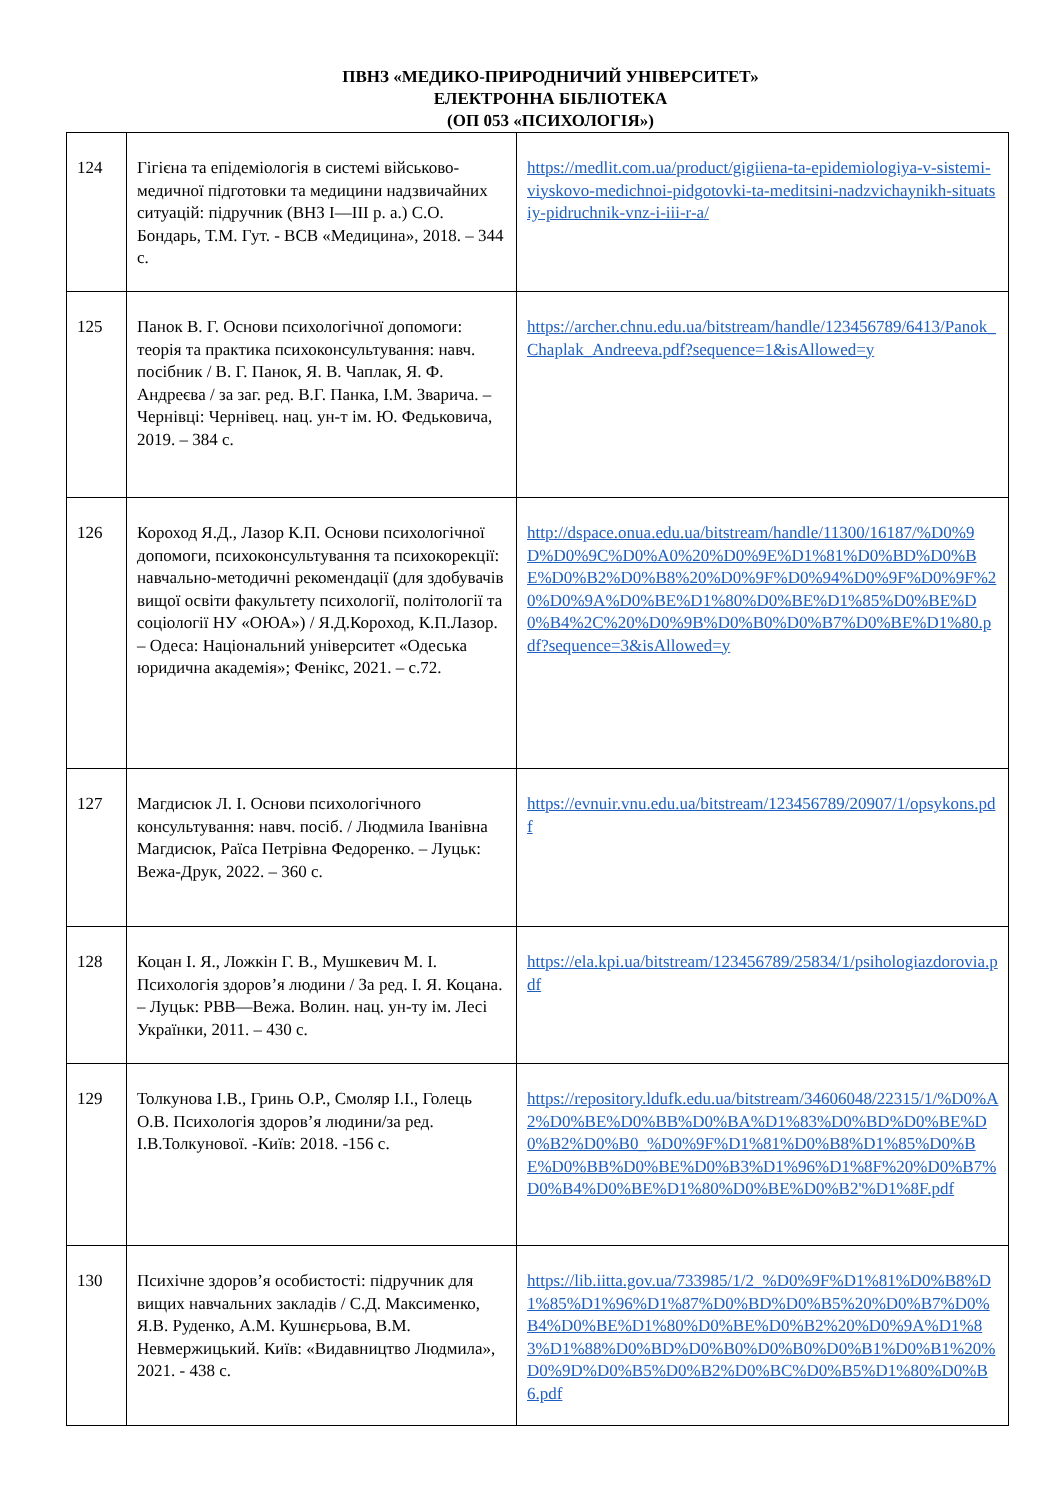ПВНЗ «МЕДИКО-ПРИРОДНИЧИЙ УНІВЕРСИТЕТ»
ЕЛЕКТРОННА БІБЛІОТЕКА
(ОП 053 «ПСИХОЛОГІЯ»)
| 124 | Гігієна та епідеміологія в системі військово-медичної підготовки та медицини надзвичайних ситуацій: підручник (ВНЗ I—III р. а.) С.О. Бондарь, Т.М. Гут. - ВСВ «Медицина», 2018. – 344 с. | https://medlit.com.ua/product/gigiiena-ta-epidemiologiya-v-sistemi-viyskovo-medichnoi-pidgotovki-ta-meditsini-nadzvichaynikh-situatsiy-pidruchnik-vnz-i-iii-r-a/ |
| 125 | Панок В. Г. Основи психологічної допомоги: теорія та практика психоконсультування: навч. посібник / В. Г. Панок, Я. В. Чаплак, Я. Ф. Андреєва / за заг. ред. В.Г. Панка, І.М. Зварича. – Чернівці: Чернівец. нац. ун-т ім. Ю. Федьковича, 2019. – 384 с. | https://archer.chnu.edu.ua/bitstream/handle/123456789/6413/Panok_Chaplak_Andreeva.pdf?sequence=1&isAllowed=y |
| 126 | Короход Я.Д., Лазор К.П. Основи психологічної допомоги, психоконсультування та психокорекції: навчально-методичні рекомендації (для здобувачів вищої освіти факультету психології, політології та соціології НУ «ОЮА») / Я.Д.Короход, К.П.Лазор. – Одеса: Національний університет «Одеська юридична академія»; Фенікс, 2021. – с.72. | http://dspace.onua.edu.ua/bitstream/handle/11300/16187/%D0%9D%D0%9C%D0%A0%20%D0%9E%D1%81%D0%BD%D0%BE%D0%B2%D0%B8%20%D0%9F%D0%94%D0%9F%D0%9F%20%D0%9A%D0%BE%D1%80%D0%BE%D1%85%D0%BE%D0%B4%2C%20%D0%9B%D0%B0%D0%B7%D0%BE%D1%80.pdf?sequence=3&isAllowed=y |
| 127 | Магдисюк Л. І. Основи психологічного консультування: навч. посіб. / Людмила Іванівна Магдисюк, Раїса Петрівна Федоренко. – Луцьк: Вежа-Друк, 2022. – 360 с. | https://evnuir.vnu.edu.ua/bitstream/123456789/20907/1/opsykons.pdf |
| 128 | Коцан І. Я., Ложкін Г. В., Мушкевич М. І. Психологія здоров’я людини / За ред. І. Я. Коцана. – Луцьк: РВВ—Вежа. Волин. нац. ун-ту ім. Лесі Українки, 2011. – 430 с. | https://ela.kpi.ua/bitstream/123456789/25834/1/psihologiazdorovia.pdf |
| 129 | Толкунова І.В., Гринь О.Р., Смоляр І.І., Голець О.В. Психологія здоров’я людини/за ред. І.В.Толкунової. -Київ: 2018. -156 с. | https://repository.ldufk.edu.ua/bitstream/34606048/22315/1/%D0%A2%D0%BE%D0%BB%D0%BA%D1%83%D0%BD%D0%BE%D0%B2%D0%B0_%D0%9F%D1%81%D0%B8%D1%85%D0%BE%D0%BB%D0%BE%D0%B3%D1%96%D1%8F%20%D0%B7%D0%B4%D0%BE%D1%80%D0%BE%D0%B2'%D1%8F.pdf |
| 130 | Психічне здоров’я особистості: підручник для вищих навчальних закладів / С.Д. Максименко, Я.В. Руденко, А.М. Кушнєрьова, В.М. Невмержицький. Київ: «Видавництво Людмила», 2021. - 438 с. | https://lib.iitta.gov.ua/733985/1/2_%D0%9F%D1%81%D0%B8%D1%85%D1%96%D1%87%D0%BD%D0%B5%20%D0%B7%D0%B4%D0%BE%D1%80%D0%BE%D0%B2%20%D0%9A%D1%83%D1%88%D0%BD%D0%B0%D0%B0%D0%B1%D0%B1%20%D0%9D%D0%B5%D0%B2%D0%BC%D0%B5%D1%80%D0%B6.pdf |